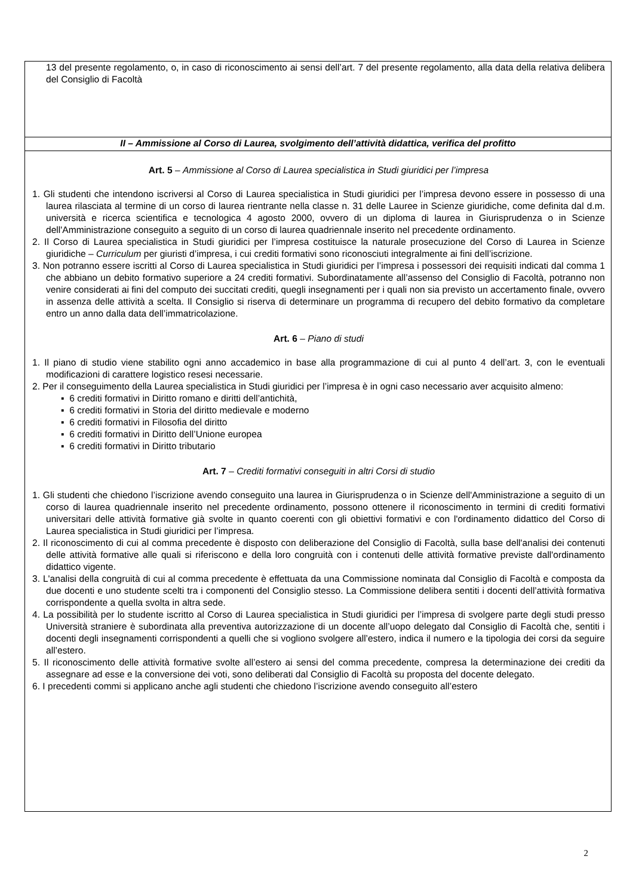13 del presente regolamento, o, in caso di riconoscimento ai sensi dell’art. 7 del presente regolamento, alla data della relativa delibera del Consiglio di Facoltà
II – Ammissione al Corso di Laurea, svolgimento dell’attività didattica, verifica del profitto
Art. 5 – Ammissione al Corso di Laurea specialistica in Studi giuridici per l’impresa
1. Gli studenti che intendono iscriversi al Corso di Laurea specialistica in Studi giuridici per l’impresa devono essere in possesso di una laurea rilasciata al termine di un corso di laurea rientrante nella classe n. 31 delle Lauree in Scienze giuridiche, come definita dal d.m. università e ricerca scientifica e tecnologica 4 agosto 2000, ovvero di un diploma di laurea in Giurisprudenza o in Scienze dell'Amministrazione conseguito a seguito di un corso di laurea quadriennale inserito nel precedente ordinamento.
2. Il Corso di Laurea specialistica in Studi giuridici per l’impresa costituisce la naturale prosecuzione del Corso di Laurea in Scienze giuridiche – Curriculum per giuristi d’impresa, i cui crediti formativi sono riconosciuti integralmente ai fini dell’iscrizione.
3. Non potranno essere iscritti al Corso di Laurea specialistica in Studi giuridici per l’impresa i possessori dei requisiti indicati dal comma 1 che abbiano un debito formativo superiore a 24 crediti formativi. Subordinatamente all’assenso del Consiglio di Facoltà, potranno non venire considerati ai fini del computo dei succitati crediti, quegli insegnamenti per i quali non sia previsto un accertamento finale, ovvero in assenza delle attività a scelta. Il Consiglio si riserva di determinare un programma di recupero del debito formativo da completare entro un anno dalla data dell’immatricolazione.
Art. 6 – Piano di studi
1. Il piano di studio viene stabilito ogni anno accademico in base alla programmazione di cui al punto 4 dell’art. 3, con le eventuali modificazioni di carattere logistico resesi necessarie.
2. Per il conseguimento della Laurea specialistica in Studi giuridici per l’impresa è in ogni caso necessario aver acquisito almeno:
▪ 6 crediti formativi in Diritto romano e diritti dell’antichità,
▪ 6 crediti formativi in Storia del diritto medievale e moderno
▪ 6 crediti formativi in Filosofia del diritto
▪ 6 crediti formativi in Diritto dell’Unione europea
▪ 6 crediti formativi in Diritto tributario
Art. 7 – Crediti formativi conseguiti in altri Corsi di studio
1. Gli studenti che chiedono l’iscrizione avendo conseguito una laurea in Giurisprudenza o in Scienze dell'Amministrazione a seguito di un corso di laurea quadriennale inserito nel precedente ordinamento, possono ottenere il riconoscimento in termini di crediti formativi universitari delle attività formative già svolte in quanto coerenti con gli obiettivi formativi e con l'ordinamento didattico del Corso di Laurea specialistica in Studi giuridici per l’impresa.
2. Il riconoscimento di cui al comma precedente è disposto con deliberazione del Consiglio di Facoltà, sulla base dell'analisi dei contenuti delle attività formative alle quali si riferiscono e della loro congruità con i contenuti delle attività formative previste dall'ordinamento didattico vigente.
3. L'analisi della congruità di cui al comma precedente è effettuata da una Commissione nominata dal Consiglio di Facoltà e composta da due docenti e uno studente scelti tra i componenti del Consiglio stesso. La Commissione delibera sentiti i docenti dell’attività formativa corrispondente a quella svolta in altra sede.
4. La possibilità per lo studente iscritto al Corso di Laurea specialistica in Studi giuridici per l’impresa di svolgere parte degli studi presso Università straniere è subordinata alla preventiva autorizzazione di un docente all’uopo delegato dal Consiglio di Facoltà che, sentiti i docenti degli insegnamenti corrispondenti a quelli che si vogliono svolgere all’estero, indica il numero e la tipologia dei corsi da seguire all’estero.
5. Il riconoscimento delle attività formative svolte all’estero ai sensi del comma precedente, compresa la determinazione dei crediti da assegnare ad esse e la conversione dei voti, sono deliberati dal Consiglio di Facoltà su proposta del docente delegato.
6. I precedenti commi si applicano anche agli studenti che chiedono l’iscrizione avendo conseguito all’estero
2